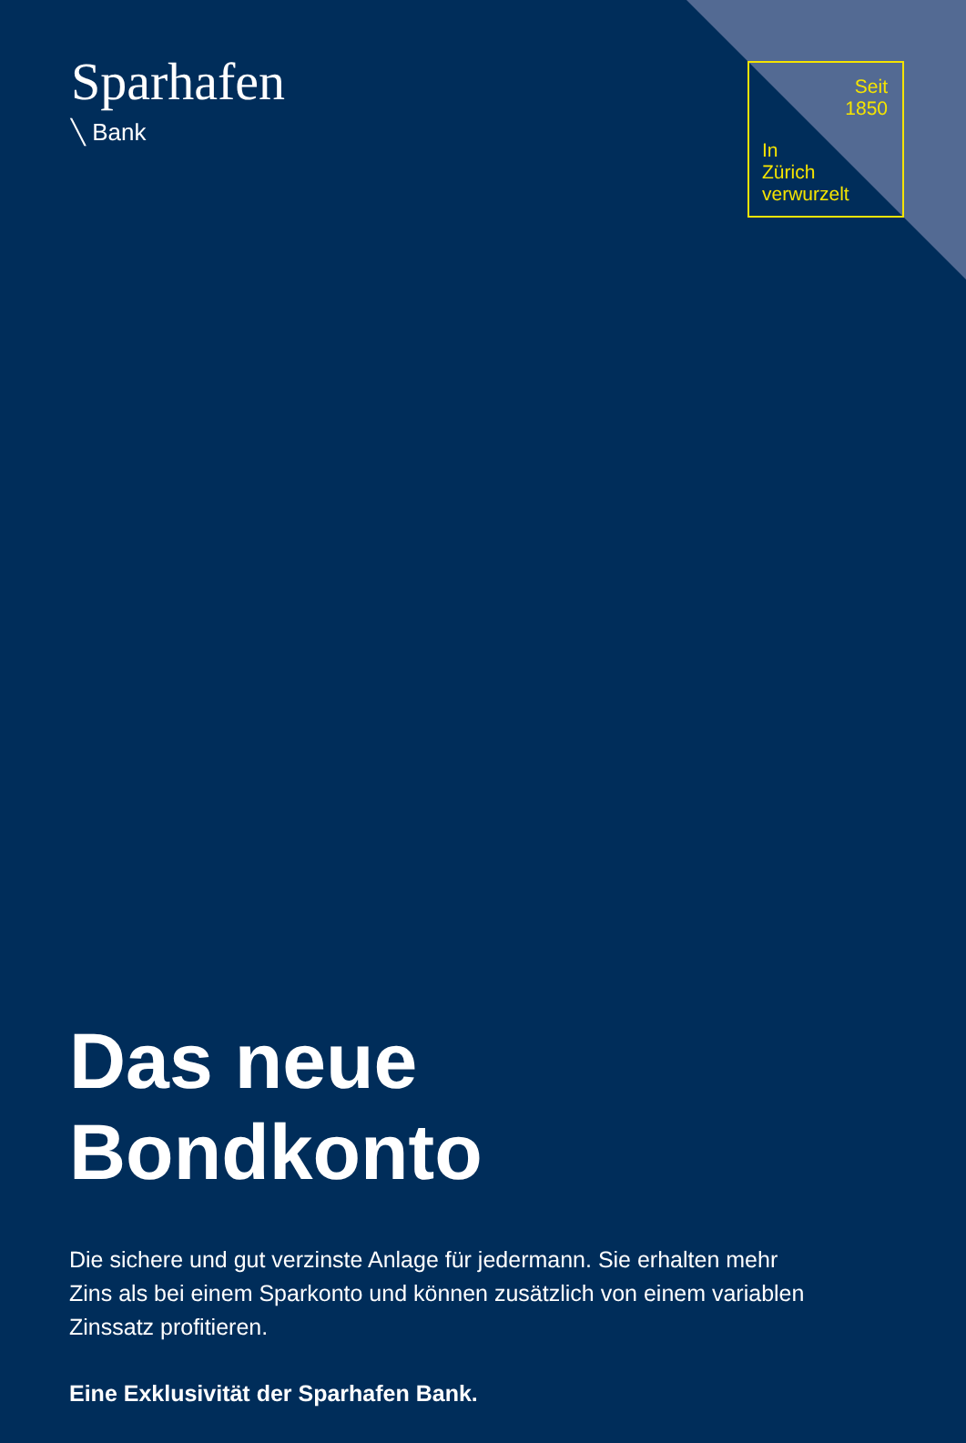Sparhafen
╲ Bank
Seit
1850
In
Zürich
verwurzelt
Das neue Bondkonto
Die sichere und gut verzinste Anlage für jedermann. Sie erhalten mehr Zins als bei einem Sparkonto und können zusätzlich von einem variablen Zinssatz profitieren.
Eine Exklusivität der Sparhafen Bank.